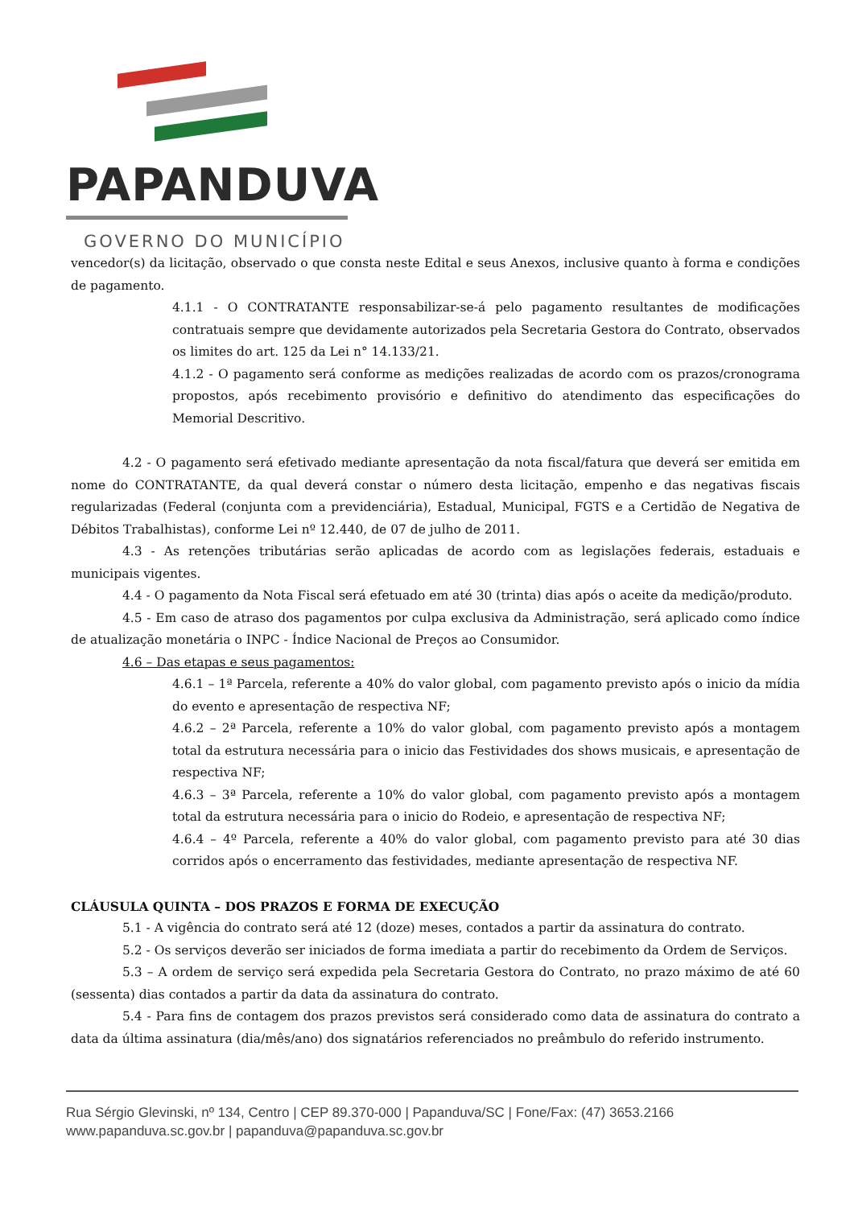PAPANDUVA
GOVERNO DO MUNICÍPIO
vencedor(s) da licitação, observado o que consta neste Edital e seus Anexos, inclusive quanto à forma e condições de pagamento.
4.1.1 - O CONTRATANTE responsabilizar-se-á pelo pagamento resultantes de modificações contratuais sempre que devidamente autorizados pela Secretaria Gestora do Contrato, observados os limites do art. 125 da Lei n° 14.133/21.
4.1.2 - O pagamento será conforme as medições realizadas de acordo com os prazos/cronograma propostos, após recebimento provisório e definitivo do atendimento das especificações do Memorial Descritivo.
4.2 - O pagamento será efetivado mediante apresentação da nota fiscal/fatura que deverá ser emitida em nome do CONTRATANTE, da qual deverá constar o número desta licitação, empenho e das negativas fiscais regularizadas (Federal (conjunta com a previdenciária), Estadual, Municipal, FGTS e a Certidão de Negativa de Débitos Trabalhistas), conforme Lei nº 12.440, de 07 de julho de 2011.
4.3 - As retenções tributárias serão aplicadas de acordo com as legislações federais, estaduais e municipais vigentes.
4.4 - O pagamento da Nota Fiscal será efetuado em até 30 (trinta) dias após o aceite da medição/produto.
4.5 - Em caso de atraso dos pagamentos por culpa exclusiva da Administração, será aplicado como índice de atualização monetária o INPC - Índice Nacional de Preços ao Consumidor.
4.6 – Das etapas e seus pagamentos:
4.6.1 – 1ª Parcela, referente a 40% do valor global, com pagamento previsto após o inicio da mídia do evento e apresentação de respectiva NF;
4.6.2 – 2ª Parcela, referente a 10% do valor global, com pagamento previsto após a montagem total da estrutura necessária para o inicio das Festividades dos shows musicais, e apresentação de respectiva NF;
4.6.3 – 3ª Parcela, referente a 10% do valor global, com pagamento previsto após a montagem total da estrutura necessária para o inicio do Rodeio, e apresentação de respectiva NF;
4.6.4 – 4º Parcela, referente a 40% do valor global, com pagamento previsto para até 30 dias corridos após o encerramento das festividades, mediante apresentação de respectiva NF.
CLÁUSULA QUINTA – DOS PRAZOS E FORMA DE EXECUÇÃO
5.1 - A vigência do contrato será até 12 (doze) meses, contados a partir da assinatura do contrato.
5.2 - Os serviços deverão ser iniciados de forma imediata a partir do recebimento da Ordem de Serviços.
5.3 – A ordem de serviço será expedida pela Secretaria Gestora do Contrato, no prazo máximo de até 60 (sessenta) dias contados a partir da data da assinatura do contrato.
5.4 - Para fins de contagem dos prazos previstos será considerado como data de assinatura do contrato a data da última assinatura (dia/mês/ano) dos signatários referenciados no preâmbulo do referido instrumento.
Rua Sérgio Glevinski, nº 134, Centro | CEP 89.370-000 | Papanduva/SC | Fone/Fax: (47) 3653.2166
www.papanduva.sc.gov.br | papanduva@papanduva.sc.gov.br